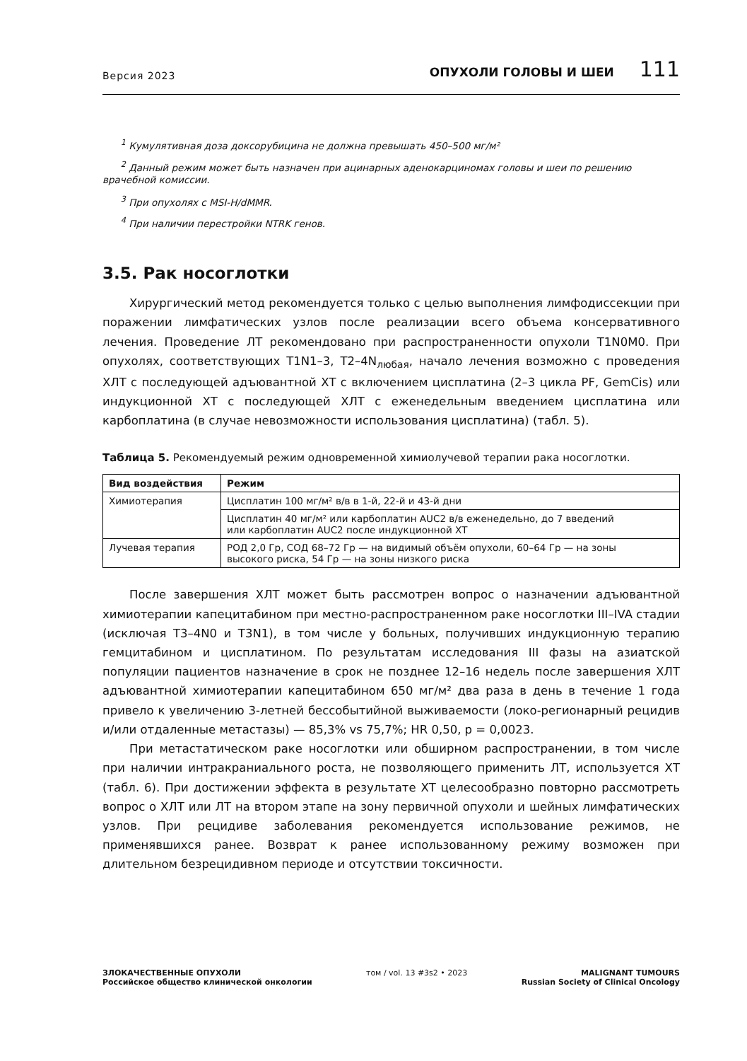Версия 2023 ОПУХОЛИ ГОЛОВЫ И ШЕИ 111
<sup>1</sup> Кумулятивная доза доксорубицина не должна превышать 450–500 мг/м²
<sup>2</sup> Данный режим может быть назначен при ацинарных аденокарциномах головы и шеи по решению врачебной комиссии.
<sup>3</sup> При опухолях с MSI-H/dMMR.
<sup>4</sup> При наличии перестройки NTRK генов.
3.5. Рак носоглотки
Хирургический метод рекомендуется только с целью выполнения лимфодиссекции при поражении лимфатических узлов после реализации всего объема консервативного лечения. Проведение ЛТ рекомендовано при распространенности опухоли T1N0M0. При опухолях, соответствующих T1N1–3, T2–4N<sub>любая</sub>, начало лечения возможно с проведения ХЛТ с последующей адъювантной ХТ с включением цисплатина (2–3 цикла PF, GemCis) или индукционной ХТ с последующей ХЛТ с еженедельным введением цисплатина или карбоплатина (в случае невозможности использования цисплатина) (табл. 5).
Таблица 5. Рекомендуемый режим одновременной химиолучевой терапии рака носоглотки.
| Вид воздействия | Режим |
| --- | --- |
| Химиотерапия | Цисплатин 100 мг/м² в/в в 1-й, 22-й и 43-й дни |
| | Цисплатин 40 мг/м² или карбоплатин AUC2 в/в еженедельно, до 7 введений или карбоплатин AUC2 после индукционной ХТ |
| Лучевая терапия | РОД 2,0 Гр, СОД 68–72 Гр — на видимый объём опухоли, 60–64 Гр — на зоны высокого риска, 54 Гр — на зоны низкого риска |
После завершения ХЛТ может быть рассмотрен вопрос о назначении адъювантной химиотерапии капецитабином при местно-распространенном раке носоглотки III–IVA стадии (исключая T3–4N0 и T3N1), в том числе у больных, получивших индукционную терапию гемцитабином и цисплатином. По результатам исследования III фазы на азиатской популяции пациентов назначение в срок не позднее 12–16 недель после завершения ХЛТ адъювантной химиотерапии капецитабином 650 мг/м² два раза в день в течение 1 года привело к увеличению 3-летней бессобытийной выживаемости (локо-регионарный рецидив и/или отдаленные метастазы) — 85,3% vs 75,7%; HR 0,50, p = 0,0023.
При метастатическом раке носоглотки или обширном распространении, в том числе при наличии интракраниального роста, не позволяющего применить ЛТ, используется ХТ (табл. 6). При достижении эффекта в результате ХТ целесообразно повторно рассмотреть вопрос о ХЛТ или ЛТ на втором этапе на зону первичной опухоли и шейных лимфатических узлов. При рецидиве заболевания рекомендуется использование режимов, не применявшихся ранее. Возврат к ранее использованному режиму возможен при длительном безрецидивном периоде и отсутствии токсичности.
ЗЛОКАЧЕСТВЕННЫЕ ОПУХОЛИ
Российское общество клинической онкологии
том / vol. 13 #3s2 • 2023 MALIGNANT TUMOURS
Russian Society of Clinical Oncology